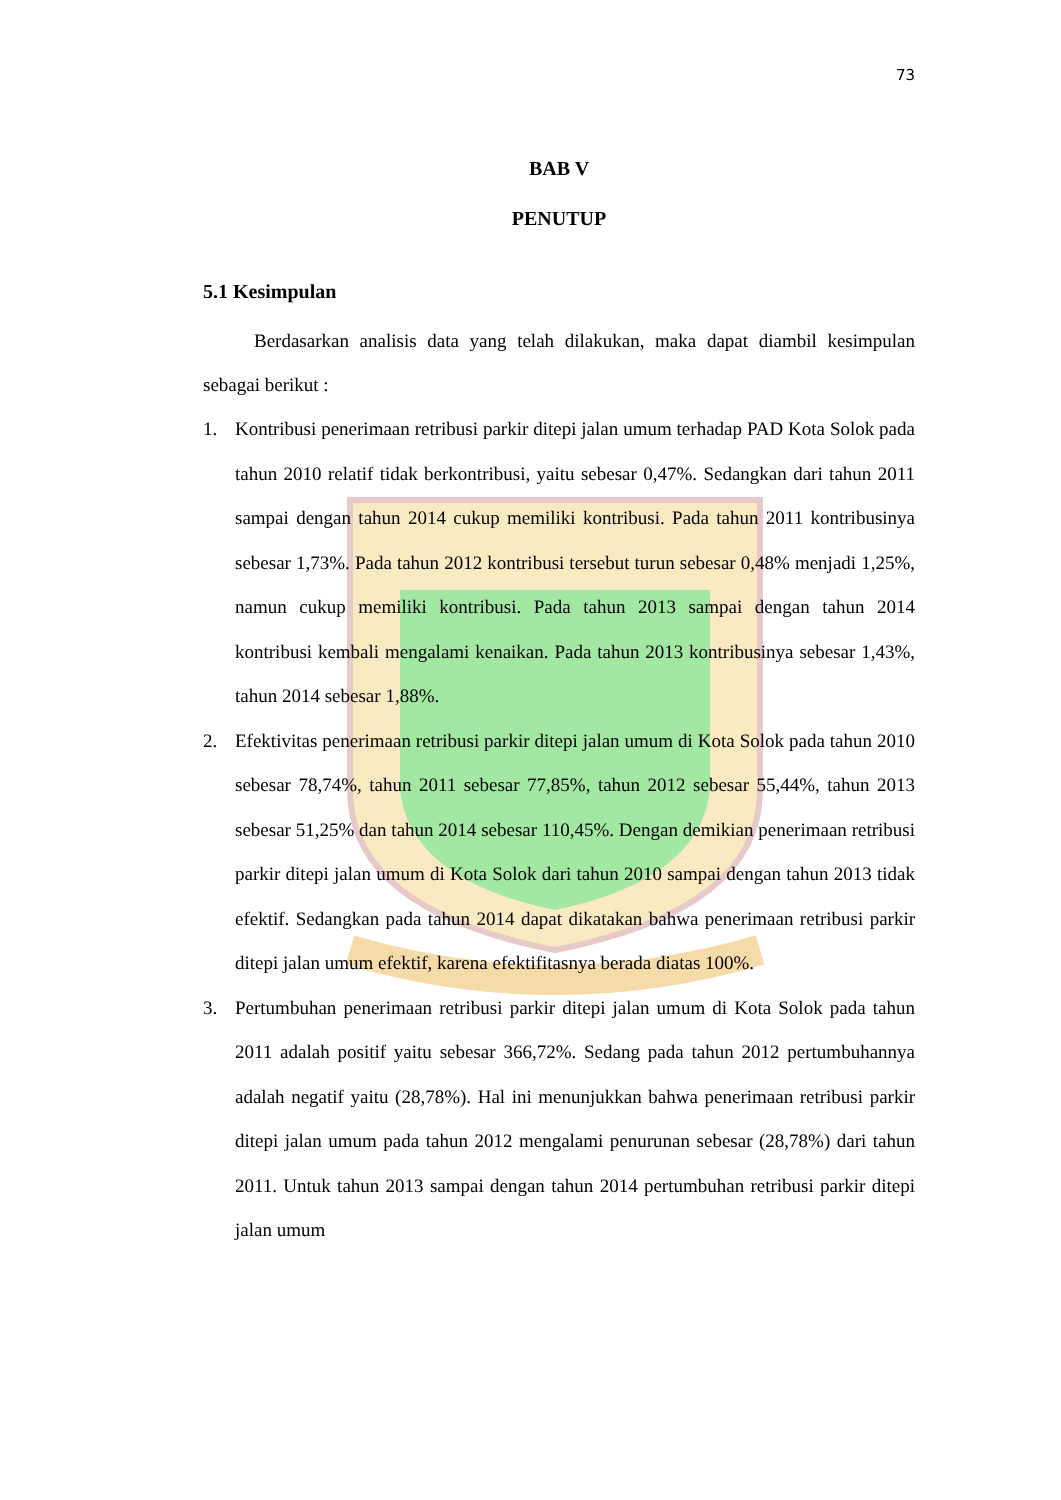73
BAB V
PENUTUP
5.1 Kesimpulan
Berdasarkan analisis data yang telah dilakukan, maka dapat diambil kesimpulan sebagai berikut :
1. Kontribusi penerimaan retribusi parkir ditepi jalan umum terhadap PAD Kota Solok pada tahun 2010 relatif tidak berkontribusi, yaitu sebesar 0,47%. Sedangkan dari tahun 2011 sampai dengan tahun 2014 cukup memiliki kontribusi. Pada tahun 2011 kontribusinya sebesar 1,73%. Pada tahun 2012 kontribusi tersebut turun sebesar 0,48% menjadi 1,25%, namun cukup memiliki kontribusi. Pada tahun 2013 sampai dengan tahun 2014 kontribusi kembali mengalami kenaikan. Pada tahun 2013 kontribusinya sebesar 1,43%, tahun 2014 sebesar 1,88%.
2. Efektivitas penerimaan retribusi parkir ditepi jalan umum di Kota Solok pada tahun 2010 sebesar 78,74%, tahun 2011 sebesar 77,85%, tahun 2012 sebesar 55,44%, tahun 2013 sebesar 51,25% dan tahun 2014 sebesar 110,45%. Dengan demikian penerimaan retribusi parkir ditepi jalan umum di Kota Solok dari tahun 2010 sampai dengan tahun 2013 tidak efektif. Sedangkan pada tahun 2014 dapat dikatakan bahwa penerimaan retribusi parkir ditepi jalan umum efektif, karena efektifitasnya berada diatas 100%.
3. Pertumbuhan penerimaan retribusi parkir ditepi jalan umum di Kota Solok pada tahun 2011 adalah positif yaitu sebesar 366,72%. Sedang pada tahun 2012 pertumbuhannya adalah negatif yaitu (28,78%). Hal ini menunjukkan bahwa penerimaan retribusi parkir ditepi jalan umum pada tahun 2012 mengalami penurunan sebesar (28,78%) dari tahun 2011. Untuk tahun 2013 sampai dengan tahun 2014 pertumbuhan retribusi parkir ditepi jalan umum